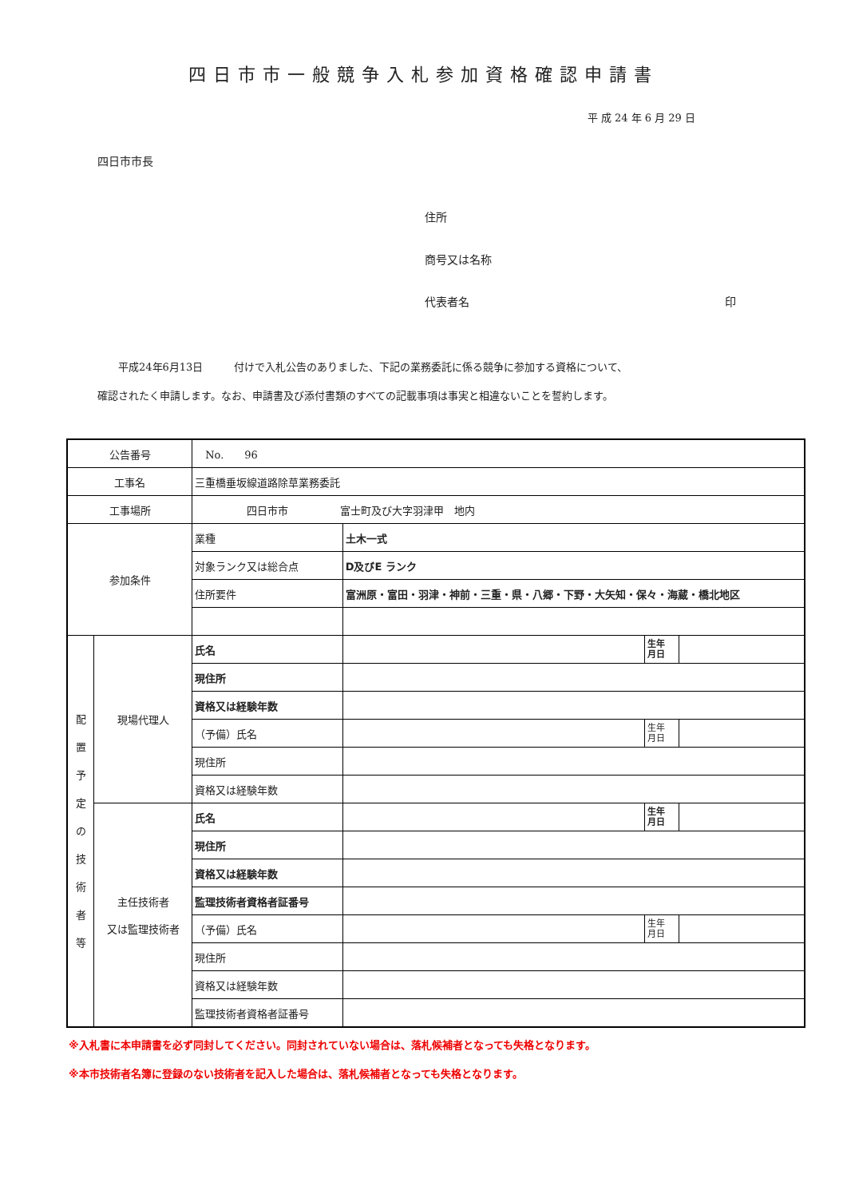四日市市一般競争入札参加資格確認申請書
平 成 24 年 6 月 29 日
四日市市長
住所
商号又は名称
代表者名 印
　　平成24年6月13日　　　付けで入札公告のありました、下記の業務委託に係る競争に参加する資格について、
確認されたく申請します。なお、申請書及び添付書類のすべての記載事項は事実と相違ないことを誓約します。
| 公告番号 | | No. 96 | | | |
| 工事名 | | 三重橋垂坂線道路除草業務委託 | | | |
| 工事場所 | | 四日市市 富士町及び大字羽津甲 地内 | | | |
| 参加条件 | | 業種 | 土木一式 | | |
| | | 対象ランク又は総合点 | D及びE ランク | | |
| | | 住所要件 | 富洲原・富田・羽津・神前・三重・県・八郷・下野・大矢知・保々・海蔵・橋北地区 | | |
| 配 置 予 定 の 技 術 者 等 | 現場代理人 | 氏名 | | 生年 月日 | |
| | | 現住所 | | | |
| | | 資格又は経験年数 | | | |
| | | （予備）氏名 | | 生年 月日 | |
| | | 現住所 | | | |
| | | 資格又は経験年数 | | | |
| | 主任技術者 又は監理技術者 | 氏名 | | 生年 月日 | |
| | | 現住所 | | | |
| | | 資格又は経験年数 | | | |
| | | 監理技術者資格者証番号 | | | |
| | | （予備）氏名 | | 生年 月日 | |
| | | 現住所 | | | |
| | | 資格又は経験年数 | | | |
| | | 監理技術者資格者証番号 | | | |
※入札書に本申請書を必ず同封してください。同封されていない場合は、落札候補者となっても失格となります。
※本市技術者名簿に登録のない技術者を記入した場合は、落札候補者となっても失格となります。